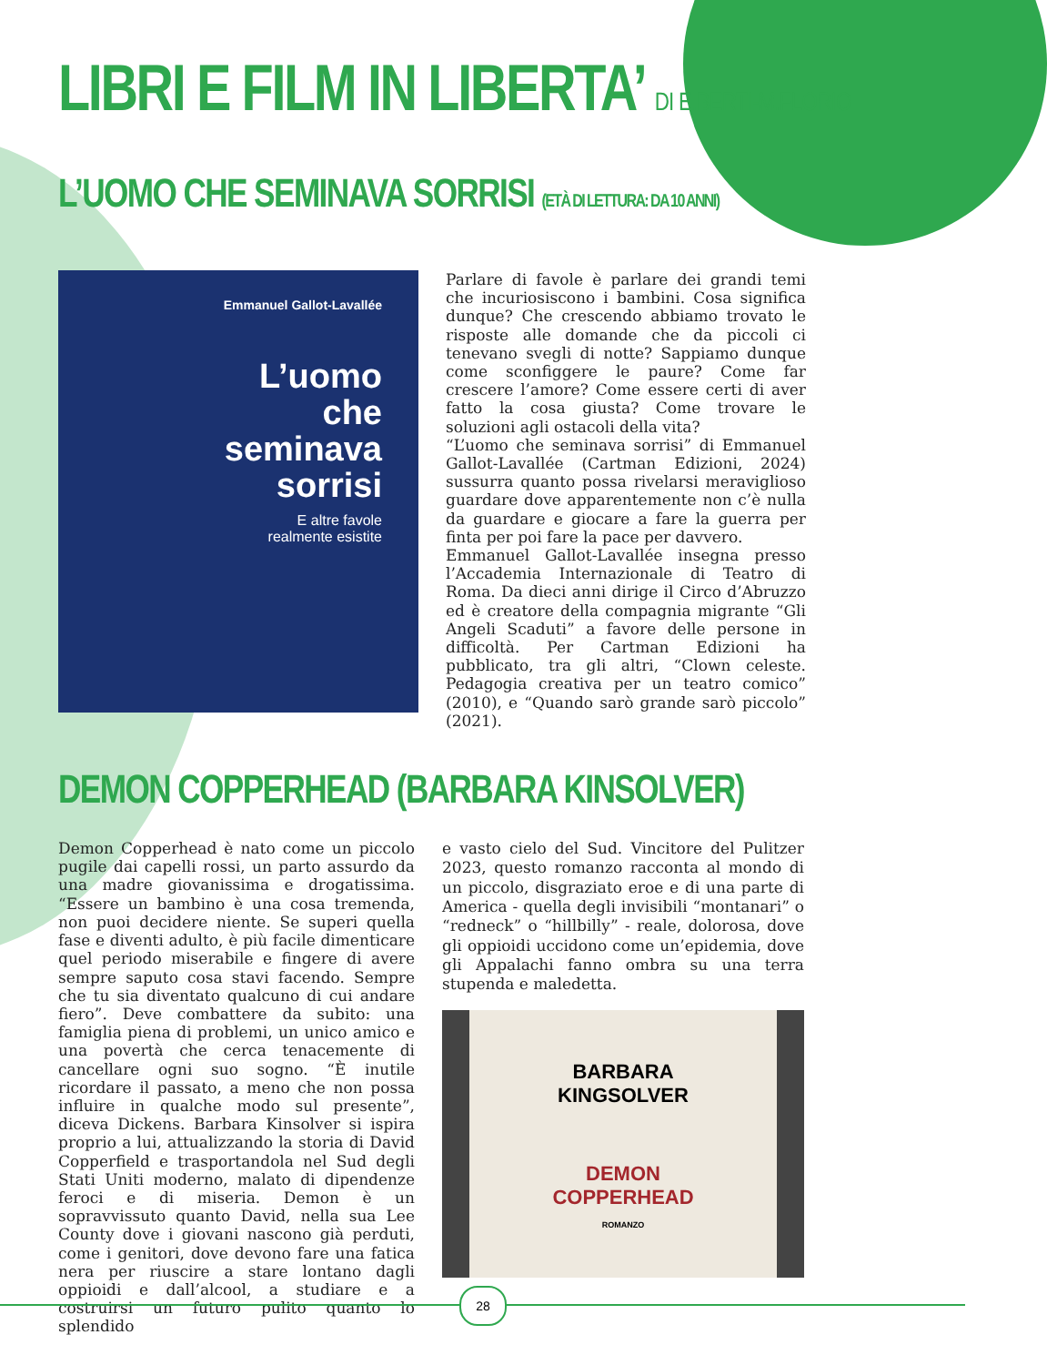LIBRI E FILM IN LIBERTA’ DI E.BERTI-M.FLORIO
L’UOMO CHE SEMINAVA SORRISI (ETÀ DI LETTURA: DA 10 ANNI)
Emmanuel Gallot-Lavallée
L’uomo
che
seminava
sorrisi
E altre favole
realmente esistite
Parlare di favole è parlare dei grandi temi che incuriosiscono i bambini. Cosa significa dunque? Che crescendo abbiamo trovato le risposte alle domande che da piccoli ci tenevano svegli di notte? Sappiamo dunque come sconfiggere le paure? Come far crescere l’amore? Come essere certi di aver fatto la cosa giusta? Come trovare le soluzioni agli ostacoli della vita?
“L’uomo che seminava sorrisi” di Emmanuel Gallot-Lavallée (Cartman Edizioni, 2024) sussurra quanto possa rivelarsi meraviglioso guardare dove apparentemente non c’è nulla da guardare e giocare a fare la guerra per finta per poi fare la pace per davvero.
Emmanuel Gallot-Lavallée insegna presso l’Accademia Internazionale di Teatro di Roma. Da dieci anni dirige il Circo d’Abruzzo ed è creatore della compagnia migrante “Gli Angeli Scaduti” a favore delle persone in difficoltà. Per Cartman Edizioni ha pubblicato, tra gli altri, “Clown celeste. Pedagogia creativa per un teatro comico” (2010), e “Quando sarò grande sarò piccolo” (2021).
DEMON COPPERHEAD (BARBARA KINSOLVER)
Demon Copperhead è nato come un piccolo pugile dai capelli rossi, un parto assurdo da una madre giovanissima e drogatissima. “Essere un bambino è una cosa tremenda, non puoi decidere niente. Se superi quella fase e diventi adulto, è più facile dimenticare quel periodo miserabile e fingere di avere sempre saputo cosa stavi facendo. Sempre che tu sia diventato qualcuno di cui andare fiero”. Deve combattere da subito: una famiglia piena di problemi, un unico amico e una povertà che cerca tenacemente di cancellare ogni suo sogno. “È inutile ricordare il passato, a meno che non possa influire in qualche modo sul presente”, diceva Dickens. Barbara Kinsolver si ispira proprio a lui, attualizzando la storia di David Copperfield e trasportandola nel Sud degli Stati Uniti moderno, malato di dipendenze feroci e di miseria. Demon è un sopravvissuto quanto David, nella sua Lee County dove i giovani nascono già perduti, come i genitori, dove devono fare una fatica nera per riuscire a stare lontano dagli oppioidi e dall’alcool, a studiare e a costruirsi un futuro pulito quanto lo splendido
e vasto cielo del Sud. Vincitore del Pulitzer 2023, questo romanzo racconta al mondo di un piccolo, disgraziato eroe e di una parte di America - quella degli invisibili “montanari” o “redneck” o “hillbilly” - reale, dolorosa, dove gli oppioidi uccidono come un’epidemia, dove gli Appalachi fanno ombra su una terra stupenda e maledetta.
BARBARA
KINGSOLVER
DEMON
COPPERHEAD
ROMANZO
28